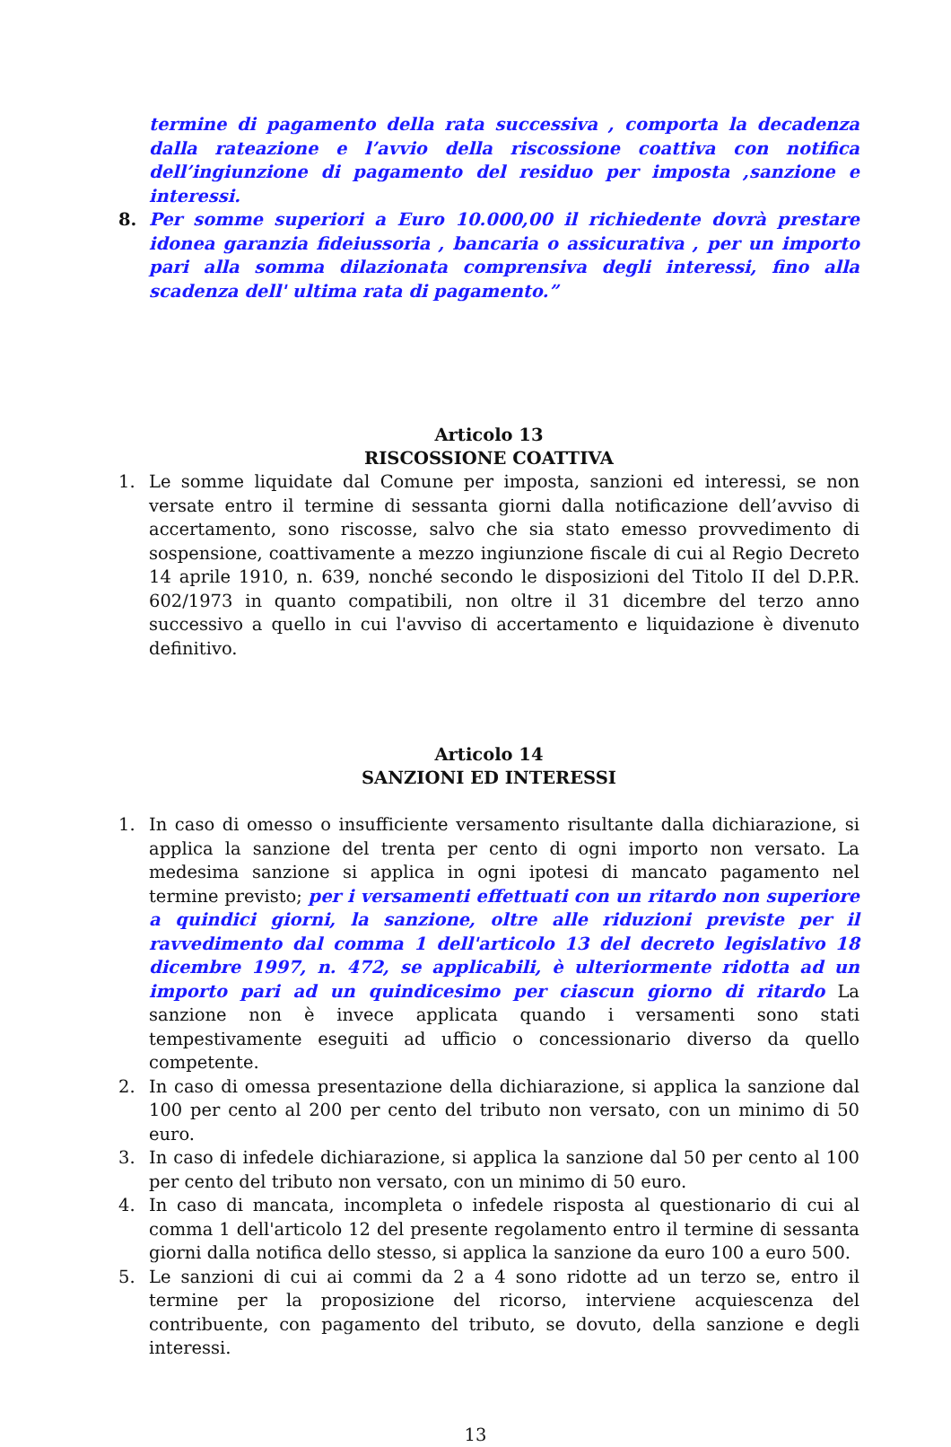termine di pagamento della rata successiva , comporta la decadenza dalla rateazione e l’avvio della riscossione coattiva con notifica dell’ingiunzione di pagamento del residuo per imposta ,sanzione e interessi.
8. Per somme superiori a Euro 10.000,00 il richiedente dovrà prestare idonea garanzia fideiussoria , bancaria o assicurativa , per un importo pari alla somma dilazionata comprensiva degli interessi, fino alla scadenza dell' ultima rata di pagamento.”
Articolo 13
RISCOSSIONE COATTIVA
1. Le somme liquidate dal Comune per imposta, sanzioni ed interessi, se non versate entro il termine di sessanta giorni dalla notificazione dell’avviso di accertamento, sono riscosse, salvo che sia stato emesso provvedimento di sospensione, coattivamente a mezzo ingiunzione fiscale di cui al Regio Decreto 14 aprile 1910, n. 639, nonché secondo le disposizioni del Titolo II del D.P.R. 602/1973 in quanto compatibili, non oltre il 31 dicembre del terzo anno successivo a quello in cui l'avviso di accertamento e liquidazione è divenuto definitivo.
Articolo 14
SANZIONI ED INTERESSI
1. In caso di omesso o insufficiente versamento risultante dalla dichiarazione, si applica la sanzione del trenta per cento di ogni importo non versato. La medesima sanzione si applica in ogni ipotesi di mancato pagamento nel termine previsto; per i versamenti effettuati con un ritardo non superiore a quindici giorni, la sanzione, oltre alle riduzioni previste per il ravvedimento dal comma 1 dell'articolo 13 del decreto legislativo 18 dicembre 1997, n. 472, se applicabili, è ulteriormente ridotta ad un importo pari ad un quindicesimo per ciascun giorno di ritardo La sanzione non è invece applicata quando i versamenti sono stati tempestivamente eseguiti ad ufficio o concessionario diverso da quello competente.
2. In caso di omessa presentazione della dichiarazione, si applica la sanzione dal 100 per cento al 200 per cento del tributo non versato, con un minimo di 50 euro.
3. In caso di infedele dichiarazione, si applica la sanzione dal 50 per cento al 100 per cento del tributo non versato, con un minimo di 50 euro.
4. In caso di mancata, incompleta o infedele risposta al questionario di cui al comma 1 dell'articolo 12 del presente regolamento entro il termine di sessanta giorni dalla notifica dello stesso, si applica la sanzione da euro 100 a euro 500.
5. Le sanzioni di cui ai commi da 2 a 4 sono ridotte ad un terzo se, entro il termine per la proposizione del ricorso, interviene acquiescenza del contribuente, con pagamento del tributo, se dovuto, della sanzione e degli interessi.
13